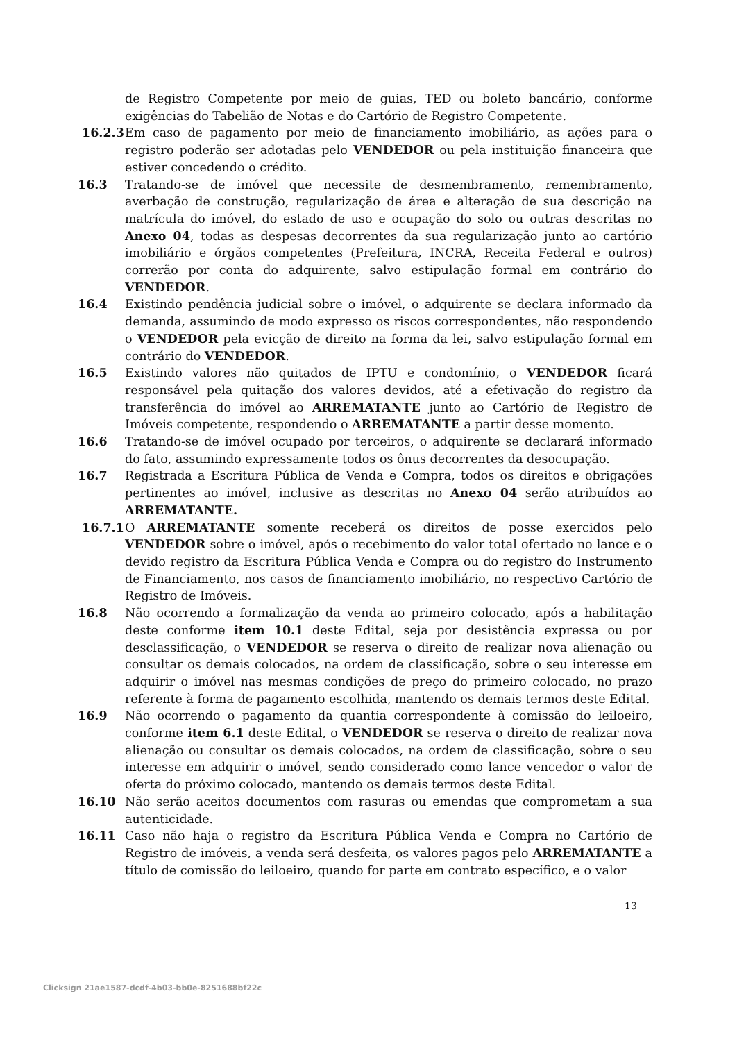de Registro Competente por meio de guias, TED ou boleto bancário, conforme exigências do Tabelião de Notas e do Cartório de Registro Competente.
16.2.3
Em caso de pagamento por meio de financiamento imobiliário, as ações para o registro poderão ser adotadas pelo VENDEDOR ou pela instituição financeira que estiver concedendo o crédito.
16.3 Tratando-se de imóvel que necessite de desmembramento, remembramento, averbação de construção, regularização de área e alteração de sua descrição na matrícula do imóvel, do estado de uso e ocupação do solo ou outras descritas no Anexo 04, todas as despesas decorrentes da sua regularização junto ao cartório imobiliário e órgãos competentes (Prefeitura, INCRA, Receita Federal e outros) correrão por conta do adquirente, salvo estipulação formal em contrário do VENDEDOR.
16.4 Existindo pendência judicial sobre o imóvel, o adquirente se declara informado da demanda, assumindo de modo expresso os riscos correspondentes, não respondendo o VENDEDOR pela evicção de direito na forma da lei, salvo estipulação formal em contrário do VENDEDOR.
16.5 Existindo valores não quitados de IPTU e condomínio, o VENDEDOR ficará responsável pela quitação dos valores devidos, até a efetivação do registro da transferência do imóvel ao ARREMATANTE junto ao Cartório de Registro de Imóveis competente, respondendo o ARREMATANTE a partir desse momento.
16.6 Tratando-se de imóvel ocupado por terceiros, o adquirente se declarará informado do fato, assumindo expressamente todos os ônus decorrentes da desocupação.
16.7 Registrada a Escritura Pública de Venda e Compra, todos os direitos e obrigações pertinentes ao imóvel, inclusive as descritas no Anexo 04 serão atribuídos ao ARREMATANTE.
16.7.1
O ARREMATANTE somente receberá os direitos de posse exercidos pelo VENDEDOR sobre o imóvel, após o recebimento do valor total ofertado no lance e o devido registro da Escritura Pública Venda e Compra ou do registro do Instrumento de Financiamento, nos casos de financiamento imobiliário, no respectivo Cartório de Registro de Imóveis.
16.8 Não ocorrendo a formalização da venda ao primeiro colocado, após a habilitação deste conforme item 10.1 deste Edital, seja por desistência expressa ou por desclassificação, o VENDEDOR se reserva o direito de realizar nova alienação ou consultar os demais colocados, na ordem de classificação, sobre o seu interesse em adquirir o imóvel nas mesmas condições de preço do primeiro colocado, no prazo referente à forma de pagamento escolhida, mantendo os demais termos deste Edital.
16.9 Não ocorrendo o pagamento da quantia correspondente à comissão do leiloeiro, conforme item 6.1 deste Edital, o VENDEDOR se reserva o direito de realizar nova alienação ou consultar os demais colocados, na ordem de classificação, sobre o seu interesse em adquirir o imóvel, sendo considerado como lance vencedor o valor de oferta do próximo colocado, mantendo os demais termos deste Edital.
16.10 Não serão aceitos documentos com rasuras ou emendas que comprometam a sua autenticidade.
16.11 Caso não haja o registro da Escritura Pública Venda e Compra no Cartório de Registro de imóveis, a venda será desfeita, os valores pagos pelo ARREMATANTE a título de comissão do leiloeiro, quando for parte em contrato específico, e o valor
13
Clicksign 21ae1587-dcdf-4b03-bb0e-8251688bf22c